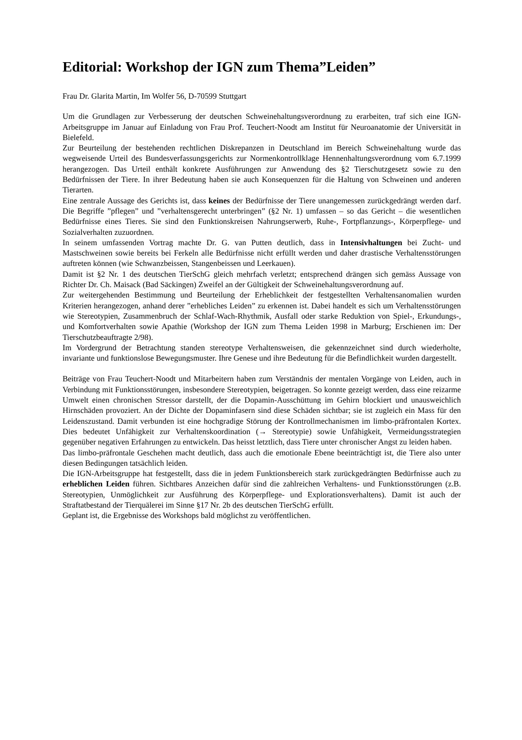Editorial: Workshop der IGN zum Thema”Leiden”
Frau Dr. Glarita Martin, Im Wolfer 56, D-70599 Stuttgart
Um die Grundlagen zur Verbesserung der deutschen Schweinehaltungsverordnung zu erarbeiten, traf sich eine IGN-Arbeitsgruppe im Januar auf Einladung von Frau Prof. Teuchert-Noodt am Institut für Neuroanatomie der Universität in Bielefeld.
Zur Beurteilung der bestehenden rechtlichen Diskrepanzen in Deutschland im Bereich Schweinehaltung wurde das wegweisende Urteil des Bundesverfassungsgerichts zur Normenkontrollklage Hennenhaltungsverordnung vom 6.7.1999 herangezogen. Das Urteil enthält konkrete Ausführungen zur Anwendung des §2 Tierschutzgesetz sowie zu den Bedürfnissen der Tiere. In ihrer Bedeutung haben sie auch Konsequenzen für die Haltung von Schweinen und anderen Tierarten.
Eine zentrale Aussage des Gerichts ist, dass keines der Bedürfnisse der Tiere unangemessen zurückgedrängt werden darf. Die Begriffe ”pflegen” und ”verhaltensgerecht unterbringen” (§2 Nr. 1) umfassen – so das Gericht – die wesentlichen Bedürfnisse eines Tieres. Sie sind den Funktionskreisen Nahrungserwerb, Ruhe-, Fortpflanzungs-, Körperpflege- und Sozialverhalten zuzuordnen.
In seinem umfassenden Vortrag machte Dr. G. van Putten deutlich, dass in Intensivhaltungen bei Zucht- und Mastschweinen sowie bereits bei Ferkeln alle Bedürfnisse nicht erfüllt werden und daher drastische Verhaltensstörungen auftreten können (wie Schwanzbeissen, Stangenbeissen und Leerkauen).
Damit ist §2 Nr. 1 des deutschen TierSchG gleich mehrfach verletzt; entsprechend drängen sich gemäss Aussage von Richter Dr. Ch. Maisack (Bad Säckingen) Zweifel an der Gültigkeit der Schweinehaltungsverordnung auf.
Zur weitergehenden Bestimmung und Beurteilung der Erheblichkeit der festgestellten Verhaltensanomalien wurden Kriterien herangezogen, anhand derer ”erhebliches Leiden” zu erkennen ist. Dabei handelt es sich um Verhaltensstörungen wie Stereotypien, Zusammenbruch der Schlaf-Wach-Rhythmik, Ausfall oder starke Reduktion von Spiel-, Erkundungs-, und Komfortverhalten sowie Apathie (Workshop der IGN zum Thema Leiden 1998 in Marburg; Erschienen im: Der Tierschutzbeauftragte 2/98).
Im Vordergrund der Betrachtung standen stereotype Verhaltensweisen, die gekennzeichnet sind durch wiederholte, invariante und funktionslose Bewegungsmuster. Ihre Genese und ihre Bedeutung für die Befindlichkeit wurden dargestellt.
Beiträge von Frau Teuchert-Noodt und Mitarbeitern haben zum Verständnis der mentalen Vorgänge von Leiden, auch in Verbindung mit Funktionsstörungen, insbesondere Stereotypien, beigetragen. So konnte gezeigt werden, dass eine reizarme Umwelt einen chronischen Stressor darstellt, der die Dopamin-Ausschüttung im Gehirn blockiert und unausweichlich Hirnschäden provoziert. An der Dichte der Dopaminfasern sind diese Schäden sichtbar; sie ist zugleich ein Mass für den Leidenszustand. Damit verbunden ist eine hochgradige Störung der Kontrollmechanismen im limbo-präfrontalen Kortex. Dies bedeutet Unfähigkeit zur Verhaltenskoordination (→ Stereotypie) sowie Unfähigkeit, Vermeidungsstrategien gegenüber negativen Erfahrungen zu entwickeln. Das heisst letztlich, dass Tiere unter chronischer Angst zu leiden haben.
Das limbo-präfrontale Geschehen macht deutlich, dass auch die emotionale Ebene beeinträchtigt ist, die Tiere also unter diesen Bedingungen tatsächlich leiden.
Die IGN-Arbeitsgruppe hat festgestellt, dass die in jedem Funktionsbereich stark zurückgedrängten Bedürfnisse auch zu erheblichen Leiden führen. Sichtbares Anzeichen dafür sind die zahlreichen Verhaltens- und Funktionsstörungen (z.B. Stereotypien, Unmöglichkeit zur Ausführung des Körperpflege- und Explorationsverhaltens). Damit ist auch der Straftatbestand der Tierquälerei im Sinne §17 Nr. 2b des deutschen TierSchG erfüllt.
Geplant ist, die Ergebnisse des Workshops bald möglichst zu veröffentlichen.